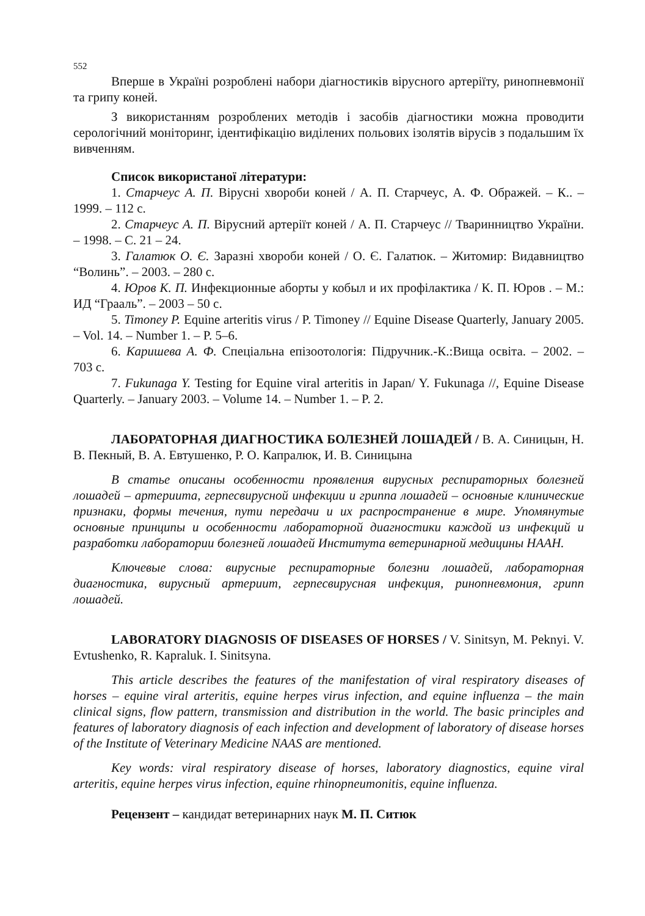552
Вперше в Україні розроблені набори діагностиків вірусного артеріїту, ринопневмонії та грипу коней.
З використанням розроблених методів і засобів діагностики можна проводити серологічний моніторинг, ідентифікацію виділених польових ізолятів вірусів з подальшим їх вивченням.
Список використаної літератури:
1. Старчеус А. П. Вірусні хвороби коней / А. П. Старчеус, А. Ф. Ображей. – К.. – 1999. – 112 с.
2. Старчеус А. П. Вірусний артеріїт коней / А. П. Старчеус // Тваринництво України. – 1998. – С. 21 – 24.
3. Галатюк О. Є. Заразні хвороби коней / О. Є. Галатюк. – Житомир: Видавництво “Волинь”. – 2003. – 280 с.
4. Юров К. П. Инфекционные аборты у кобыл и их профілактика / К. П. Юров . – М.: ИД “Грааль”. – 2003 – 50 с.
5. Timoney P. Equine arteritis virus / P. Timoney // Equine Disease Quarterly, January 2005. – Vol. 14. – Number 1. – P. 5–6.
6. Каришева А. Ф. Спеціальна епізоотологія: Підручник.-К.:Вища освіта. – 2002. – 703 с.
7. Fukunaga Y. Testing for Equine viral arteritis in Japan/ Y. Fukunaga //, Equine Disease Quarterly. – January 2003. – Volume 14. – Number 1. – P. 2.
ЛАБОРАТОРНАЯ ДИАГНОСТИКА БОЛЕЗНЕЙ ЛОШАДЕЙ / В. А. Синицын, Н. В. Пекный, В. А. Евтушенко, Р. О. Капралюк, И. В. Синицына
В статье описаны особенности проявления вирусных респираторных болезней лошадей – артериита, герпесвирусной инфекции и гриппа лошадей – основные клинические признаки, формы течения, пути передачи и их распространение в мире. Упомянутые основные принципы и особенности лабораторной диагностики каждой из инфекций и разработки лаборатории болезней лошадей Института ветеринарной медицины НААН.
Ключевые слова: вирусные респираторные болезни лошадей, лабораторная диагностика, вирусный артериит, герпесвирусная инфекция, ринопневмония, грипп лошадей.
LABORATORY DIAGNOSIS OF DISEASES OF HORSES / V. Sinitsyn, M. Peknyi. V. Evtushenko, R. Kapraluk. I. Sinitsyna.
This article describes the features of the manifestation of viral respiratory diseases of horses – equine viral arteritis, equine herpes virus infection, and equine influenza – the main clinical signs, flow pattern, transmission and distribution in the world. The basic principles and features of laboratory diagnosis of each infection and development of laboratory of disease horses of the Institute of Veterinary Medicine NAAS are mentioned.
Key words: viral respiratory disease of horses, laboratory diagnostics, equine viral arteritis, equine herpes virus infection, equine rhinopneumonitis, equine influenza.
Рецензент – кандидат ветеринарних наук М. П. Ситюк